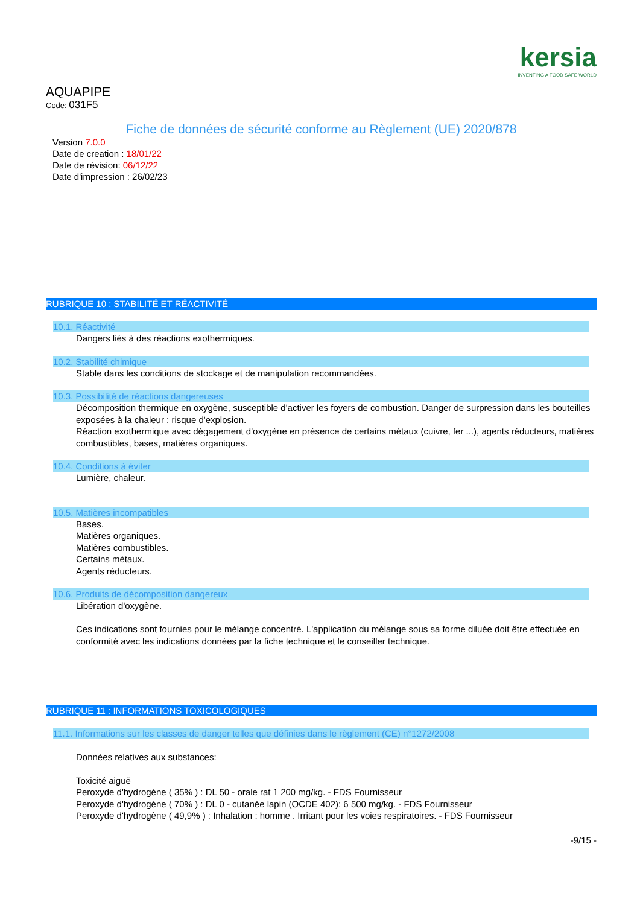kersia
INVENTING A FOOD SAFE WORLD
AQUAPIPE
Code: 031F5
Fiche de données de sécurité conforme au Règlement (UE) 2020/878
Version 7.0.0
Date de creation : 18/01/22
Date de révision: 06/12/22
Date d'impression : 26/02/23
RUBRIQUE 10 : STABILITÉ ET RÉACTIVITÉ
10.1. Réactivité
Dangers liés à des réactions exothermiques.
10.2. Stabilité chimique
Stable dans les conditions de stockage et de manipulation recommandées.
10.3. Possibilité de réactions dangereuses
Décomposition thermique en oxygène, susceptible d'activer les foyers de combustion. Danger de surpression dans les bouteilles exposées à la chaleur : risque d'explosion.
Réaction exothermique avec dégagement d'oxygène en présence de certains métaux (cuivre, fer ...), agents réducteurs, matières combustibles, bases, matières organiques.
10.4. Conditions à éviter
Lumière, chaleur.
10.5. Matières incompatibles
Bases.
Matières organiques.
Matières combustibles.
Certains métaux.
Agents réducteurs.
10.6. Produits de décomposition dangereux
Libération d'oxygène.
Ces indications sont fournies pour le mélange concentré. L'application du mélange sous sa forme diluée doit être effectuée en conformité avec les indications données par la fiche technique et le conseiller technique.
RUBRIQUE 11 : INFORMATIONS TOXICOLOGIQUES
11.1. Informations sur les classes de danger telles que définies dans le règlement (CE) n°1272/2008
Données relatives aux substances:
Toxicité aiguë
Peroxyde d'hydrogène ( 35% ) : DL 50 - orale rat 1 200 mg/kg. - FDS Fournisseur
Peroxyde d'hydrogène ( 70% ) : DL 0 - cutanée lapin (OCDE 402): 6 500 mg/kg. - FDS Fournisseur
Peroxyde d'hydrogène ( 49,9% ) : Inhalation : homme . Irritant pour les voies respiratoires. - FDS Fournisseur
-9/15 -